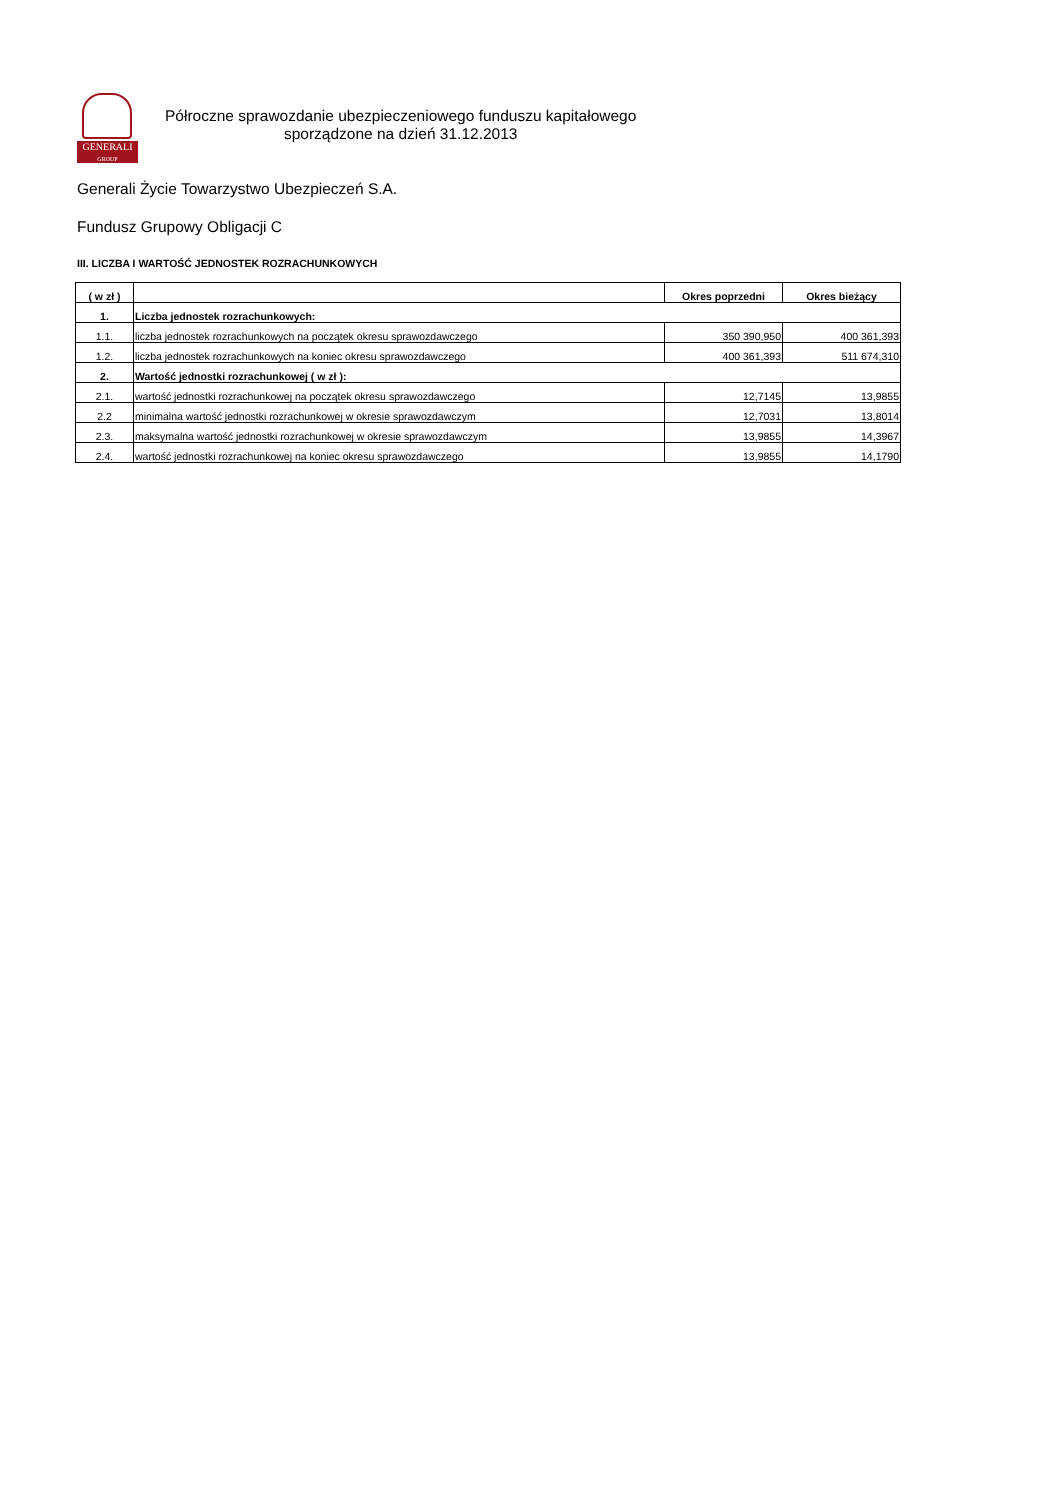GENERALI
GROUP
Półroczne sprawozdanie ubezpieczeniowego funduszu kapitałowego
sporządzone na dzień 31.12.2013
Generali Życie Towarzystwo Ubezpieczeń S.A.
Fundusz Grupowy Obligacji C
III. LICZBA I WARTOŚĆ JEDNOSTEK ROZRACHUNKOWYCH
| ( w zł ) | | Okres poprzedni | Okres bieżący |
| --- | --- | --- | --- |
| 1. | Liczba jednostek rozrachunkowych: | | |
| 1.1. | liczba jednostek rozrachunkowych na początek okresu sprawozdawczego | 350 390,950 | 400 361,393 |
| 1.2. | liczba jednostek rozrachunkowych na koniec okresu sprawozdawczego | 400 361,393 | 511 674,310 |
| 2. | Wartość jednostki rozrachunkowej ( w zł ): | | |
| 2.1. | wartość jednostki rozrachunkowej na początek okresu sprawozdawczego | 12,7145 | 13,9855 |
| 2.2 | minimalna wartość jednostki rozrachunkowej w okresie sprawozdawczym | 12,7031 | 13,8014 |
| 2.3. | maksymalna wartość jednostki rozrachunkowej w okresie sprawozdawczym | 13,9855 | 14,3967 |
| 2.4. | wartość jednostki rozrachunkowej na koniec okresu sprawozdawczego | 13,9855 | 14,1790 |